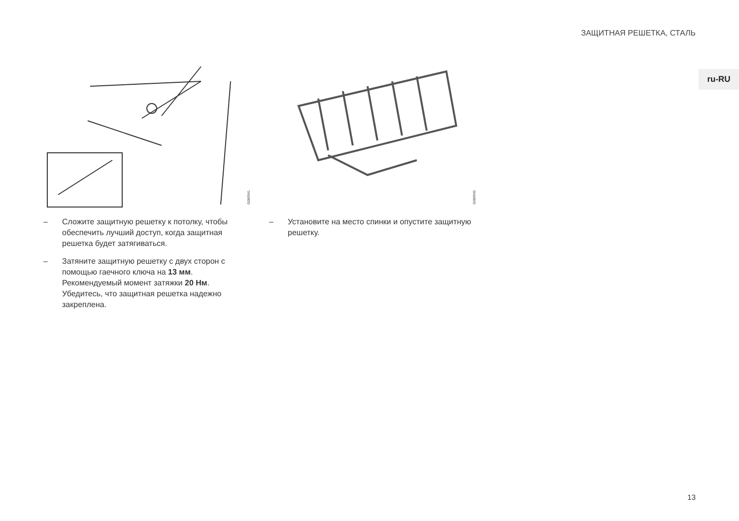ЗАЩИТНАЯ РЕШЕТКА, СТАЛЬ
ru-RU
G080941
– Сложите защитную решетку к потолку, чтобы обеспечить лучший доступ, когда защитная решетка будет затягиваться.
– Затяните защитную решетку с двух сторон с помощью гаечного ключа на 13 мм. Рекомендуемый момент затяжки 20 Нм. Убедитесь, что защитная решетка надежно закреплена.
G080942
– Установите на место спинки и опустите защитную решетку.
13